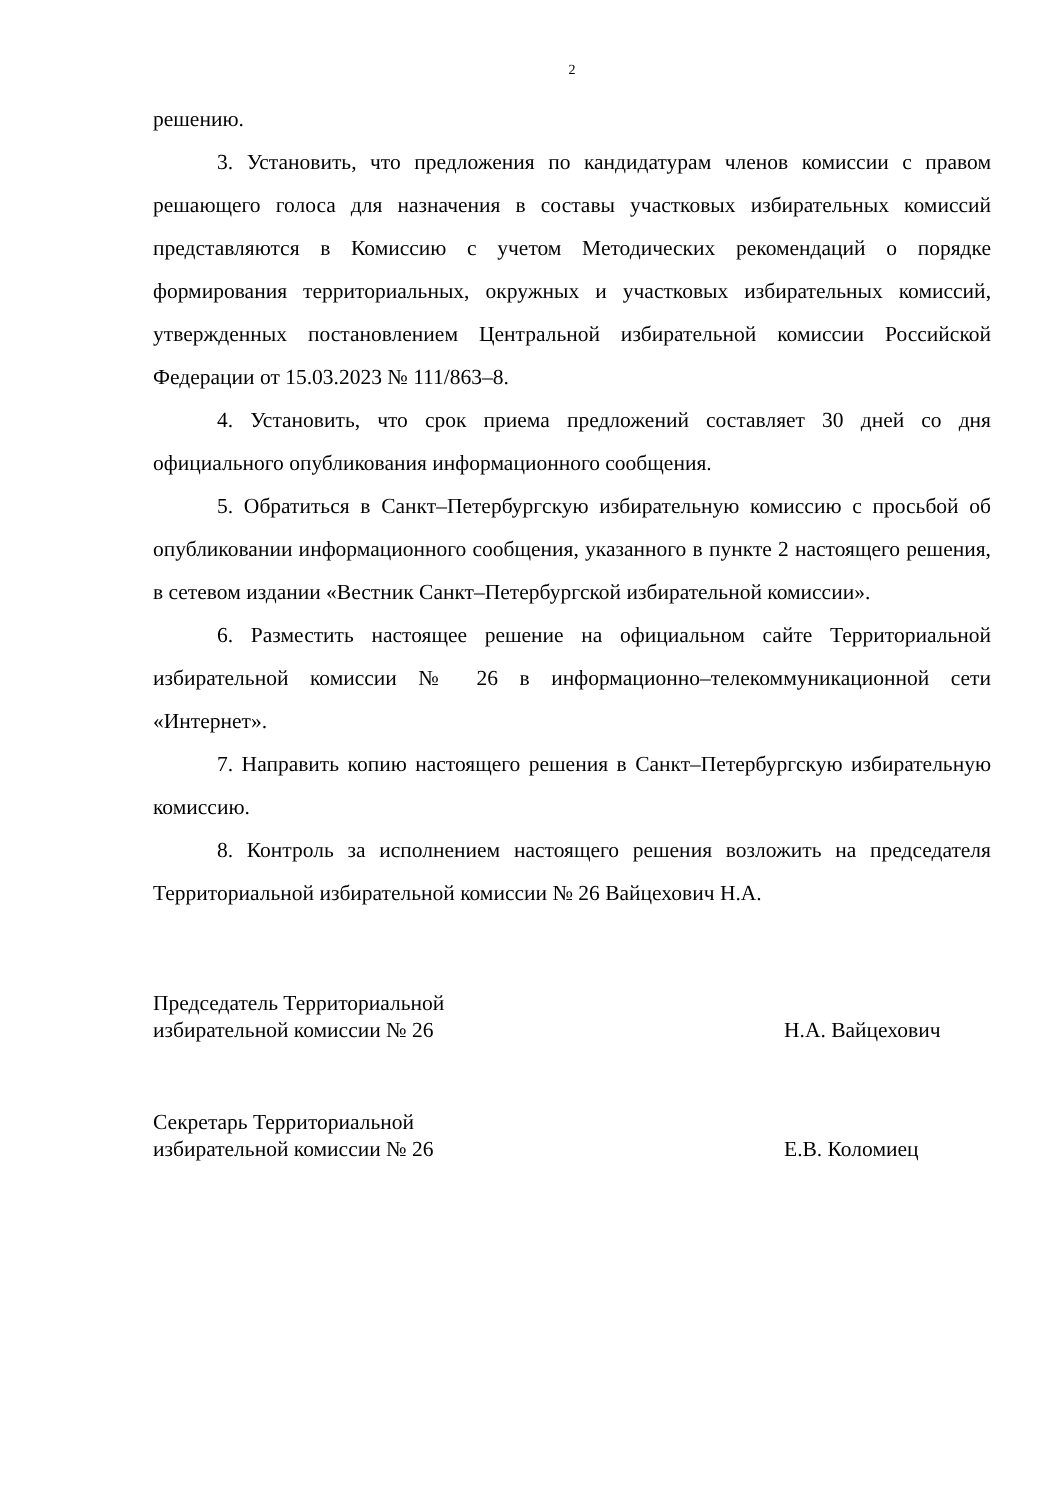2
решению.
3. Установить, что предложения по кандидатурам членов комиссии с правом решающего голоса для назначения в составы участковых избирательных комиссий представляются в Комиссию с учетом Методических рекомендаций о порядке формирования территориальных, окружных и участковых избирательных комиссий, утвержденных постановлением Центральной избирательной комиссии Российской Федерации от 15.03.2023 № 111/863–8.
4. Установить, что срок приема предложений составляет 30 дней со дня официального опубликования информационного сообщения.
5. Обратиться в Санкт–Петербургскую избирательную комиссию с просьбой об опубликовании информационного сообщения, указанного в пункте 2 настоящего решения, в сетевом издании «Вестник Санкт–Петербургской избирательной комиссии».
6. Разместить настоящее решение на официальном сайте Территориальной избирательной комиссии № 26 в информационно–телекоммуникационной сети «Интернет».
7. Направить копию настоящего решения в Санкт–Петербургскую избирательную комиссию.
8. Контроль за исполнением настоящего решения возложить на председателя Территориальной избирательной комиссии № 26 Вайцехович Н.А.
Председатель Территориальной
избирательной комиссии № 26
Н.А. Вайцехович
Секретарь Территориальной
избирательной комиссии № 26
Е.В. Коломиец